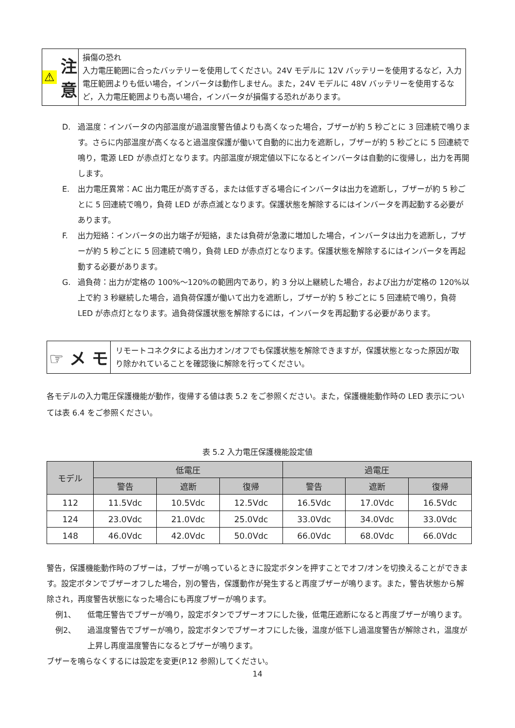⚠ 注 意
損傷の恐れ
入力電圧範囲に合ったバッテリーを使用してください。24V モデルに 12V バッテリーを使用するなど，入力電圧範囲よりも低い場合，インバータは動作しません。また，24V モデルに 48V バッテリーを使用するなど，入力電圧範囲よりも高い場合，インバータが損傷する恐れがあります。
D. 過温度：インバータの内部温度が過温度警告値よりも高くなった場合，ブザーが約 5 秒ごとに 3 回連続で鳴ります。さらに内部温度が高くなると過温度保護が働いて自動的に出力を遮断し，ブザーが約 5 秒ごとに 5 回連続で鳴り，電源 LED が赤点灯となります。内部温度が規定値以下になるとインバータは自動的に復帰し，出力を再開します。
E. 出力電圧異常：AC 出力電圧が高すぎる，または低すぎる場合にインバータは出力を遮断し，ブザーが約 5 秒ごとに 5 回連続で鳴り，負荷 LED が赤点滅となります。保護状態を解除するにはインバータを再起動する必要があります。
F. 出力短絡：インバータの出力端子が短絡，または負荷が急激に増加した場合，インバータは出力を遮断し，ブザーが約 5 秒ごとに 5 回連続で鳴り，負荷 LED が赤点灯となります。保護状態を解除するにはインバータを再起動する必要があります。
G. 過負荷：出力が定格の 100%～120%の範囲内であり，約 3 分以上継続した場合，および出力が定格の 120%以上で約 3 秒継続した場合，過負荷保護が働いて出力を遮断し，ブザーが約 5 秒ごとに 5 回連続で鳴り，負荷 LED が赤点灯となります。過負荷保護状態を解除するには，インバータを再起動する必要があります。
☞ メ モ
リモートコネクタによる出力オン/オフでも保護状態を解除できますが，保護状態となった原因が取り除かれていることを確認後に解除を行ってください。
各モデルの入力電圧保護機能が動作，復帰する値は表 5.2 をご参照ください。また，保護機能動作時の LED 表示については表 6.4 をご参照ください。
表 5.2 入力電圧保護機能設定値
| モデル | 低電圧 | | | 過電圧 | | |
| --- | --- | --- | --- | --- | --- | --- |
| | 警告 | 遮断 | 復帰 | 警告 | 遮断 | 復帰 |
| 112 | 11.5Vdc | 10.5Vdc | 12.5Vdc | 16.5Vdc | 17.0Vdc | 16.5Vdc |
| 124 | 23.0Vdc | 21.0Vdc | 25.0Vdc | 33.0Vdc | 34.0Vdc | 33.0Vdc |
| 148 | 46.0Vdc | 42.0Vdc | 50.0Vdc | 66.0Vdc | 68.0Vdc | 66.0Vdc |
警告，保護機能動作時のブザーは，ブザーが鳴っているときに設定ボタンを押すことでオフ/オンを切換えることができます。設定ボタンでブザーオフした場合，別の警告，保護動作が発生すると再度ブザーが鳴ります。また，警告状態から解除され，再度警告状態になった場合にも再度ブザーが鳴ります。
例1、 低電圧警告でブザーが鳴り，設定ボタンでブザーオフにした後，低電圧遮断になると再度ブザーが鳴ります。
例2、 過温度警告でブザーが鳴り，設定ボタンでブザーオフにした後，温度が低下し過温度警告が解除され，温度が上昇し再度温度警告になるとブザーが鳴ります。
ブザーを鳴らなくするには設定を変更(P.12 参照)してください。
14